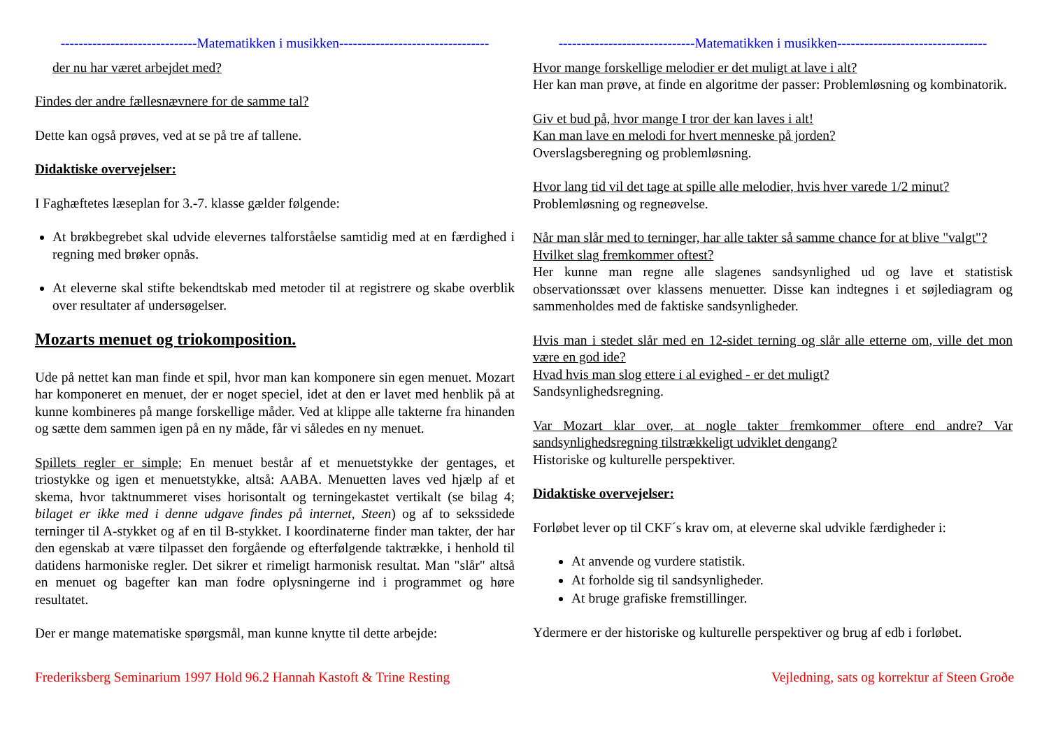------------------------------Matematikken i musikken---------------------------------
der nu har været arbejdet med?
Findes der andre fællesnævnere for de samme tal?
Dette kan også prøves, ved at se på tre af tallene.
Didaktiske overvejelser:
I Faghæftetes læseplan for 3.-7. klasse gælder følgende:
At brøkbegrebet skal udvide elevernes talforståelse samtidig med at en færdighed i regning med brøker opnås.
At eleverne skal stifte bekendtskab med metoder til at registrere og skabe overblik over resultater af undersøgelser.
Mozarts menuet og triokomposition.
Ude på nettet kan man finde et spil, hvor man kan komponere sin egen menuet. Mozart har komponeret en menuet, der er noget speciel, idet at den er lavet med henblik på at kunne kombineres på mange forskellige måder. Ved at klippe alle takterne fra hinanden og sætte dem sammen igen på en ny måde, får vi således en ny menuet.
Spillets regler er simple; En menuet består af et menuetstykke der gentages, et triostykke og igen et menuetstykke, altså: AABA. Menuetten laves ved hjælp af et skema, hvor taktnummeret vises horisontalt og terningekastet vertikalt (se bilag 4; bilaget er ikke med i denne udgave findes på internet, Steen) og af to sekssidede terninger til A-stykket og af en til B-stykket. I koordinaterne finder man takter, der har den egenskab at være tilpasset den forgående og efterfølgende taktrække, i henhold til datidens harmoniske regler. Det sikrer et rimeligt harmonisk resultat. Man "slår" altså en menuet og bagefter kan man fodre oplysningerne ind i programmet og høre resultatet.
Der er mange matematiske spørgsmål, man kunne knytte til dette arbejde:
------------------------------Matematikken i musikken---------------------------------
Hvor mange forskellige melodier er det muligt at lave i alt?
Her kan man prøve, at finde en algoritme der passer: Problemløsning og kombinatorik.
Giv et bud på, hvor mange I tror der kan laves i alt!
Kan man lave en melodi for hvert menneske på jorden?
Overslagsberegning og problemløsning.
Hvor lang tid vil det tage at spille alle melodier, hvis hver varede 1/2 minut?
Problemløsning og regneøvelse.
Når man slår med to terninger, har alle takter så samme chance for at blive "valgt"?
Hvilket slag fremkommer oftest?
Her kunne man regne alle slagenes sandsynlighed ud og lave et statistisk observationssæt over klassens menuetter. Disse kan indtegnes i et søjlediagram og sammenholdes med de faktiske sandsynligheder.
Hvis man i stedet slår med en 12-sidet terning og slår alle etterne om, ville det mon være en god ide?
Hvad hvis man slog ettere i al evighed - er det muligt?
Sandsynlighedsregning.
Var Mozart klar over, at nogle takter fremkommer oftere end andre? Var sandsynlighedsregning tilstrækkeligt udviklet dengang?
Historiske og kulturelle perspektiver.
Didaktiske overvejelser:
Forløbet lever op til CKF´s krav om, at eleverne skal udvikle færdigheder i:
At anvende og vurdere statistik.
At forholde sig til sandsynligheder.
At bruge grafiske fremstillinger.
Ydermere er der historiske og kulturelle perspektiver og brug af edb i forløbet.
Frederiksberg Seminarium 1997 Hold 96.2 Hannah Kastoft & Trine Resting Vejledning, sats og korrektur af Steen Groðe